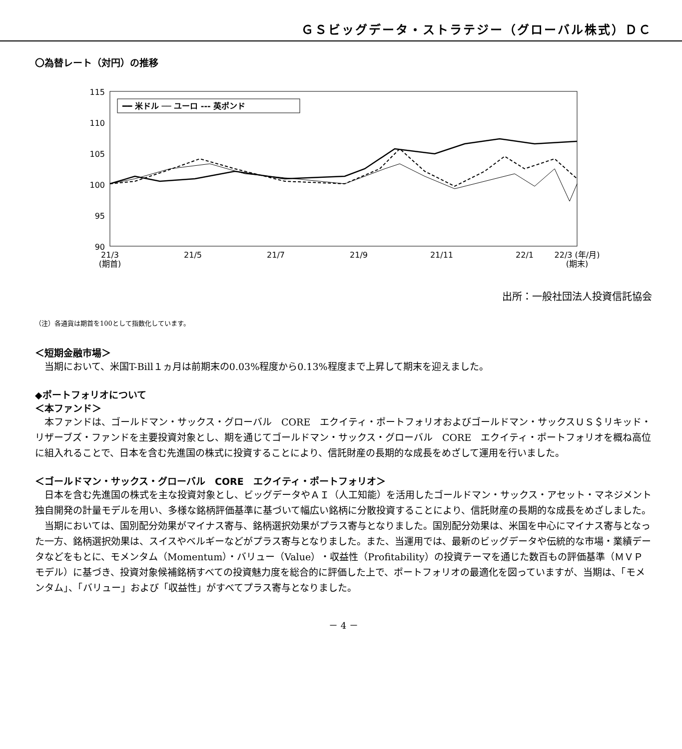ＧＳビッグデータ・ストラテジー（グローバル株式）ＤＣ
〇為替レート（対円）の推移
115
110
105
100
95
90
━━ 米ドル ── ユーロ --- 英ポンド
21/3
(期首)
21/5
21/7
21/9
21/11
22/1
22/3 (年/月)
(期末)
出所：一般社団法人投資信託協会
（注）各通貨は期首を100として指数化しています。
＜短期金融市場＞
　当期において、米国T-Bill１ヵ月は前期末の0.03%程度から0.13%程度まで上昇して期末を迎えました。
◆ポートフォリオについて
＜本ファンド＞
　本ファンドは、ゴールドマン・サックス・グローバル　CORE　エクイティ・ポートフォリオおよびゴールドマン・サックスＵＳ＄リキッド・リザーブズ・ファンドを主要投資対象とし、期を通じてゴールドマン・サックス・グローバル　CORE　エクイティ・ポートフォリオを概ね高位に組入れることで、日本を含む先進国の株式に投資することにより、信託財産の長期的な成長をめざして運用を行いました。
＜ゴールドマン・サックス・グローバル　CORE　エクイティ・ポートフォリオ＞
　日本を含む先進国の株式を主な投資対象とし、ビッグデータやＡＩ（人工知能）を活用したゴールドマン・サックス・アセット・マネジメント独自開発の計量モデルを用い、多様な銘柄評価基準に基づいて幅広い銘柄に分散投資することにより、信託財産の長期的な成長をめざしました。
　当期においては、国別配分効果がマイナス寄与、銘柄選択効果がプラス寄与となりました。国別配分効果は、米国を中心にマイナス寄与となった一方、銘柄選択効果は、スイスやベルギーなどがプラス寄与となりました。また、当運用では、最新のビッグデータや伝統的な市場・業績データなどをもとに、モメンタム（Momentum）・バリュー（Value）・収益性（Profitability）の投資テーマを通じた数百もの評価基準（ＭＶＰモデル）に基づき、投資対象候補銘柄すべての投資魅力度を総合的に評価した上で、ポートフォリオの最適化を図っていますが、当期は、「モメンタム」、「バリュー」および「収益性」がすべてプラス寄与となりました。
－ 4 －